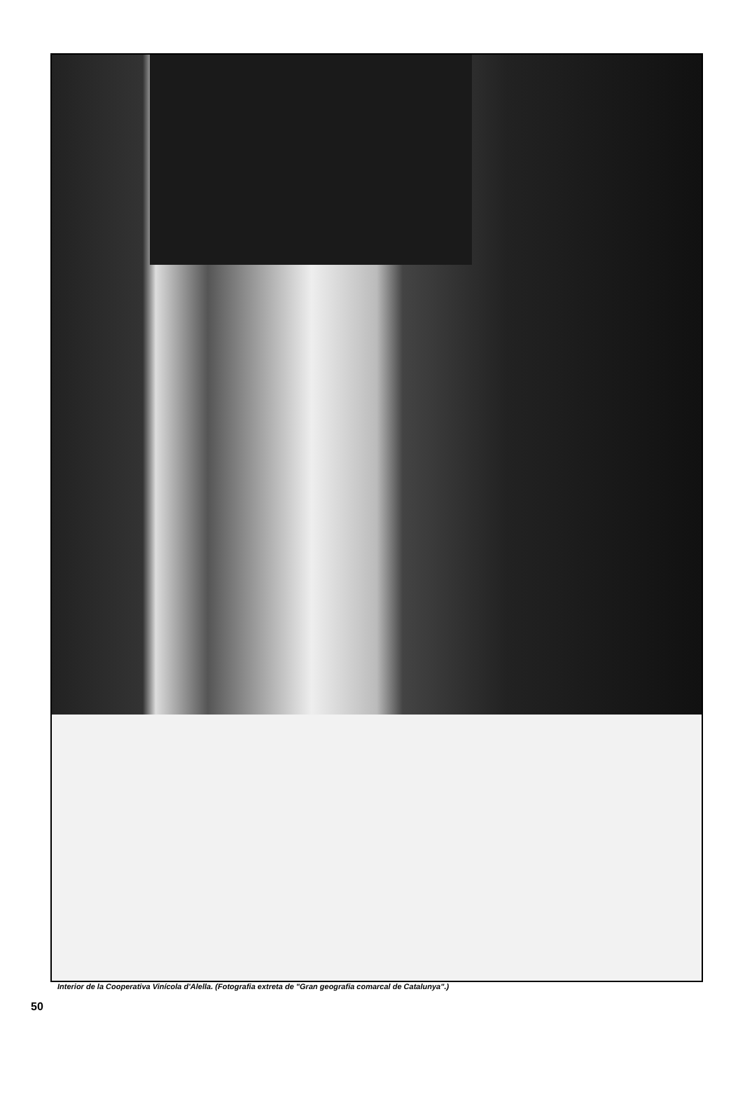Interior de la Cooperativa Vinícola d'Alella. (Fotografia extreta de "Gran geografia comarcal de Catalunya".)
50